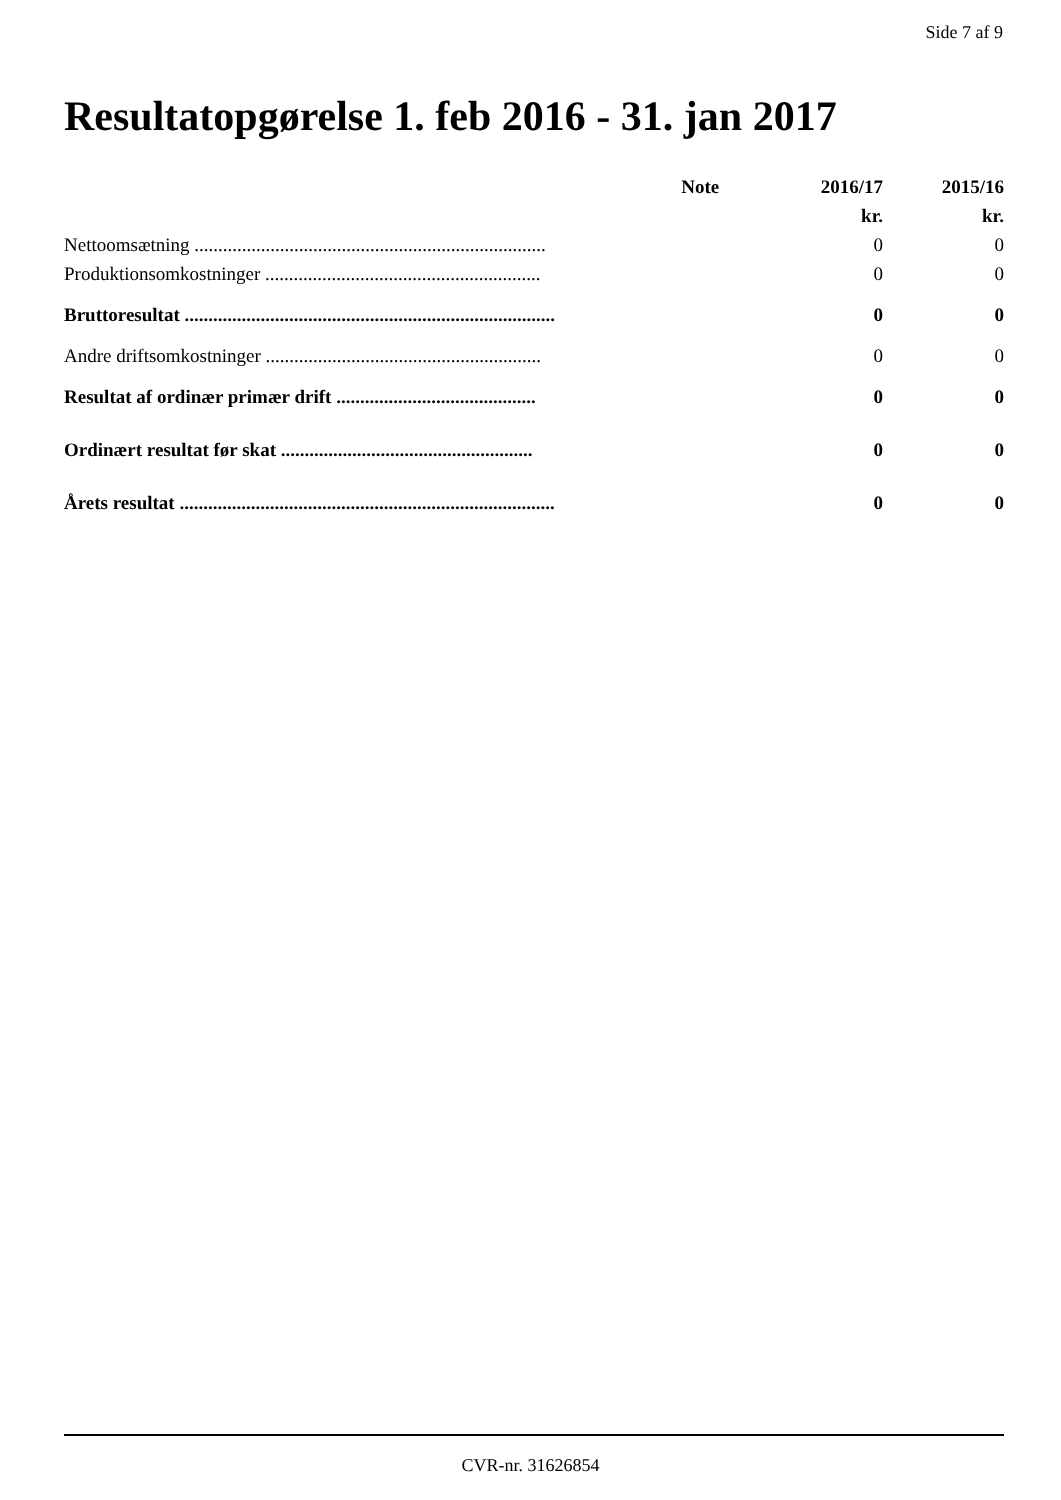Side 7 af 9
Resultatopgørelse 1. feb 2016 - 31. jan 2017
| | Note | 2016/17 | 2015/16 |
| --- | --- | --- | --- |
| | | kr. | kr. |
| Nettoomsætning .......................................................................... | | 0 | 0 |
| Produktionsomkostninger .......................................................... | | 0 | 0 |
| Bruttoresultat .............................................................................. | | 0 | 0 |
| Andre driftsomkostninger .......................................................... | | 0 | 0 |
| Resultat af ordinær primær drift .......................................... | | 0 | 0 |
| Ordinært resultat før skat ..................................................... | | 0 | 0 |
| Årets resultat ............................................................................... | | 0 | 0 |
CVR-nr. 31626854